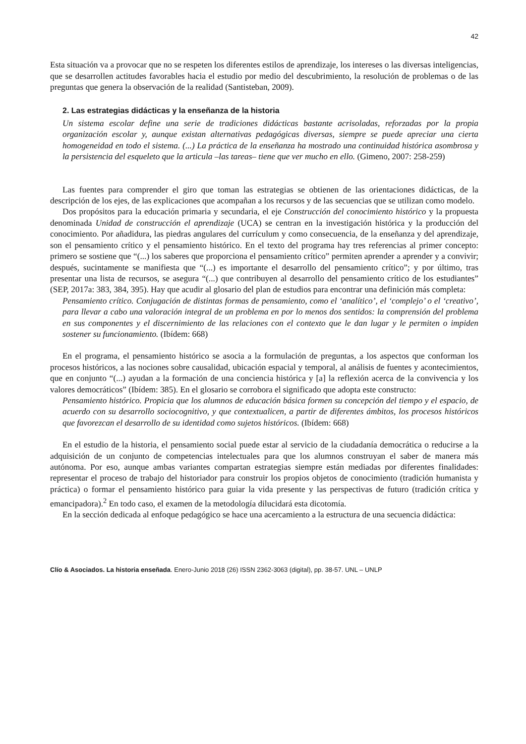42
Esta situación va a provocar que no se respeten los diferentes estilos de aprendizaje, los intereses o las diversas inteligencias, que se desarrollen actitudes favorables hacia el estudio por medio del descubrimiento, la resolución de problemas o de las preguntas que genera la observación de la realidad (Santisteban, 2009).
2. Las estrategias didácticas y la enseñanza de la historia
Un sistema escolar define una serie de tradiciones didácticas bastante acrisoladas, reforzadas por la propia organización escolar y, aunque existan alternativas pedagógicas diversas, siempre se puede apreciar una cierta homogeneidad en todo el sistema. (...) La práctica de la enseñanza ha mostrado una continuidad histórica asombrosa y la persistencia del esqueleto que la articula –las tareas– tiene que ver mucho en ello. (Gimeno, 2007: 258-259)
Las fuentes para comprender el giro que toman las estrategias se obtienen de las orientaciones didácticas, de la descripción de los ejes, de las explicaciones que acompañan a los recursos y de las secuencias que se utilizan como modelo.
Dos propósitos para la educación primaria y secundaria, el eje Construcción del conocimiento histórico y la propuesta denominada Unidad de construcción el aprendizaje (UCA) se centran en la investigación histórica y la producción del conocimiento. Por añadidura, las piedras angulares del currículum y como consecuencia, de la enseñanza y del aprendizaje, son el pensamiento crítico y el pensamiento histórico. En el texto del programa hay tres referencias al primer concepto: primero se sostiene que “(...) los saberes que proporciona el pensamiento crítico” permiten aprender a aprender y a convivir; después, sucintamente se manifiesta que “(...) es importante el desarrollo del pensamiento crítico”; y por último, tras presentar una lista de recursos, se asegura “(...) que contribuyen al desarrollo del pensamiento crítico de los estudiantes” (SEP, 2017a: 383, 384, 395). Hay que acudir al glosario del plan de estudios para encontrar una definición más completa:
Pensamiento crítico. Conjugación de distintas formas de pensamiento, como el ‘analítico’, el ‘complejo’ o el ‘creativo’, para llevar a cabo una valoración integral de un problema en por lo menos dos sentidos: la comprensión del problema en sus componentes y el discernimiento de las relaciones con el contexto que le dan lugar y le permiten o impiden sostener su funcionamiento. (Ibídem: 668)
En el programa, el pensamiento histórico se asocia a la formulación de preguntas, a los aspectos que conforman los procesos históricos, a las nociones sobre causalidad, ubicación espacial y temporal, al análisis de fuentes y acontecimientos, que en conjunto “(...) ayudan a la formación de una conciencia histórica y [a] la reflexión acerca de la convivencia y los valores democráticos” (Ibídem: 385). En el glosario se corrobora el significado que adopta este constructo:
Pensamiento histórico. Propicia que los alumnos de educación básica formen su concepción del tiempo y el espacio, de acuerdo con su desarrollo sociocognitivo, y que contextualicen, a partir de diferentes ámbitos, los procesos históricos que favorezcan el desarrollo de su identidad como sujetos históricos. (Ibídem: 668)
En el estudio de la historia, el pensamiento social puede estar al servicio de la ciudadanía democrática o reducirse a la adquisición de un conjunto de competencias intelectuales para que los alumnos construyan el saber de manera más autónoma. Por eso, aunque ambas variantes compartan estrategias siempre están mediadas por diferentes finalidades: representar el proceso de trabajo del historiador para construir los propios objetos de conocimiento (tradición humanista y práctica) o formar el pensamiento histórico para guiar la vida presente y las perspectivas de futuro (tradición crítica y emancipadora).<sup>2</sup> En todo caso, el examen de la metodología dilucidará esta dicotomía.
En la sección dedicada al enfoque pedagógico se hace una acercamiento a la estructura de una secuencia didáctica:
Clío & Asociados. La historia enseñada. Enero-Junio 2018 (26) ISSN 2362-3063 (digital), pp. 38-57. UNL – UNLP